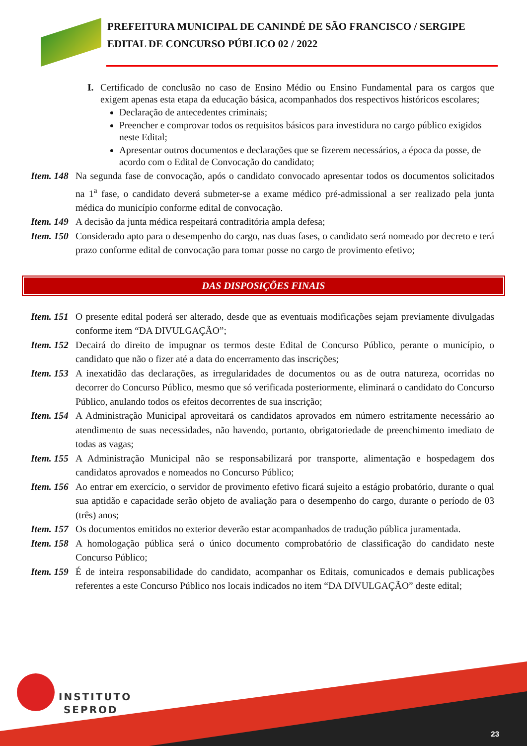PREFEITURA MUNICIPAL DE CANINDÉ DE SÃO FRANCISCO / SERGIPE
EDITAL DE CONCURSO PÚBLICO 02 / 2022
I. Certificado de conclusão no caso de Ensino Médio ou Ensino Fundamental para os cargos que exigem apenas esta etapa da educação básica, acompanhados dos respectivos históricos escolares;
Declaração de antecedentes criminais;
Preencher e comprovar todos os requisitos básicos para investidura no cargo público exigidos neste Edital;
Apresentar outros documentos e declarações que se fizerem necessários, a época da posse, de acordo com o Edital de Convocação do candidato;
Item. 148 Na segunda fase de convocação, após o candidato convocado apresentar todos os documentos solicitados na 1<sup>a</sup> fase, o candidato deverá submeter-se a exame médico pré-admissional a ser realizado pela junta médica do município conforme edital de convocação.
Item. 149 A decisão da junta médica respeitará contraditória ampla defesa;
Item. 150 Considerado apto para o desempenho do cargo, nas duas fases, o candidato será nomeado por decreto e terá prazo conforme edital de convocação para tomar posse no cargo de provimento efetivo;
DAS DISPOSIÇÕES FINAIS
Item. 151 O presente edital poderá ser alterado, desde que as eventuais modificações sejam previamente divulgadas conforme item “DA DIVULGAÇÃO”;
Item. 152 Decairá do direito de impugnar os termos deste Edital de Concurso Público, perante o município, o candidato que não o fizer até a data do encerramento das inscrições;
Item. 153 A inexatidão das declarações, as irregularidades de documentos ou as de outra natureza, ocorridas no decorrer do Concurso Público, mesmo que só verificada posteriormente, eliminará o candidato do Concurso Público, anulando todos os efeitos decorrentes de sua inscrição;
Item. 154 A Administração Municipal aproveitará os candidatos aprovados em número estritamente necessário ao atendimento de suas necessidades, não havendo, portanto, obrigatoriedade de preenchimento imediato de todas as vagas;
Item. 155 A Administração Municipal não se responsabilizará por transporte, alimentação e hospedagem dos candidatos aprovados e nomeados no Concurso Público;
Item. 156 Ao entrar em exercício, o servidor de provimento efetivo ficará sujeito a estágio probatório, durante o qual sua aptidão e capacidade serão objeto de avaliação para o desempenho do cargo, durante o período de 03 (três) anos;
Item. 157 Os documentos emitidos no exterior deverão estar acompanhados de tradução pública juramentada.
Item. 158 A homologação pública será o único documento comprobatório de classificação do candidato neste Concurso Público;
Item. 159 É de inteira responsabilidade do candidato, acompanhar os Editais, comunicados e demais publicações referentes a este Concurso Público nos locais indicados no item “DA DIVULGAÇÃO” deste edital;
INSTITUTO
SEPROD
23